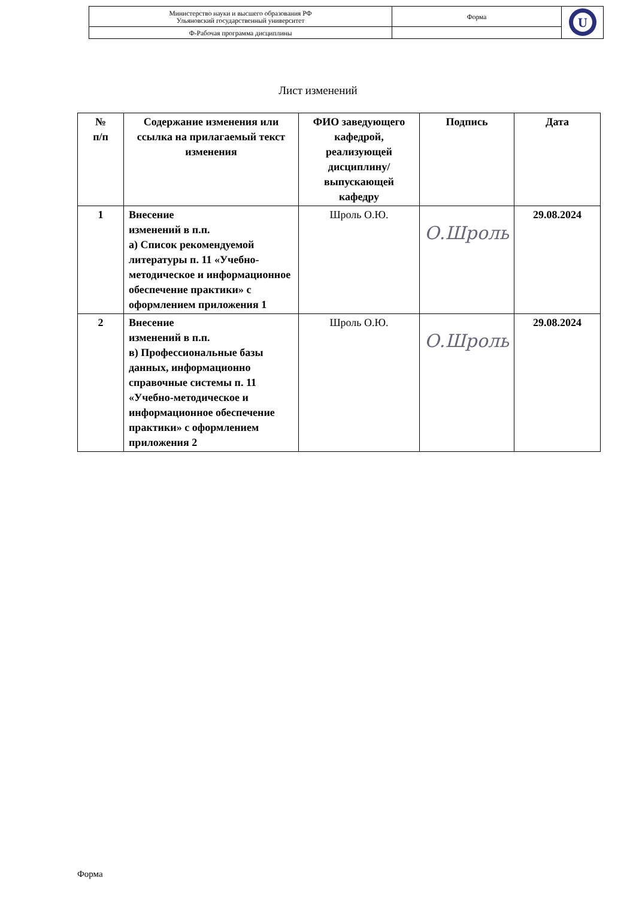| Министерство науки и высшего образования РФ Ульяновский государственный университет | Форма | U |
| Ф-Рабочая программа дисциплины | | |
Лист изменений
| № п/п | Содержание изменения или ссылка на прилагаемый текст изменения | ФИО заведующего кафедрой, реализующей дисциплину/выпускающей кафедру | Подпись | Дата |
| --- | --- | --- | --- | --- |
| 1 | Внесение изменений в п.п. а) Список рекомендуемой литературы п. 11 «Учебно-методическое и информационное обеспечение практики» с оформлением приложения 1 | Шроль О.Ю. | О.Шроль | 29.08.2024 |
| 2 | Внесение изменений в п.п. в) Профессиональные базы данных, информационно справочные системы п. 11 «Учебно-методическое и информационное обеспечение практики» с оформлением приложения 2 | Шроль О.Ю. | О.Шроль | 29.08.2024 |
Форма